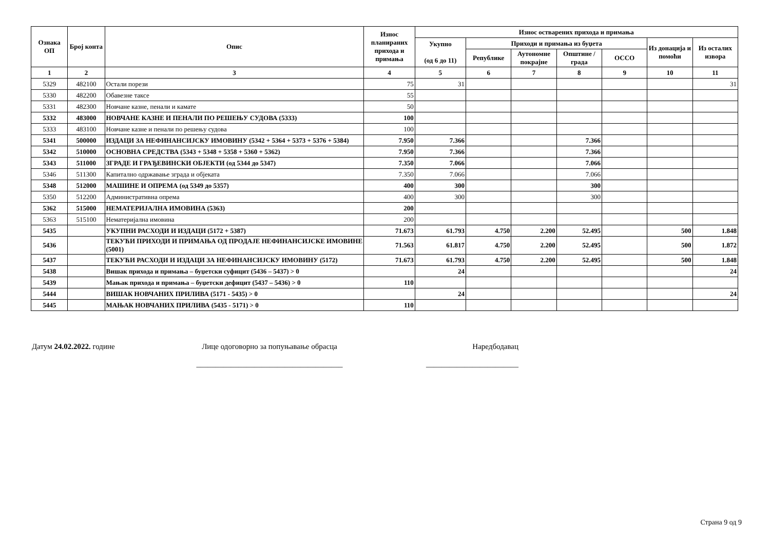| Ознака ОП | Број конта | Опис | Износ планираних прихода и примања | Износ остварених прихода и примања | | | | | | |
| --- | --- | --- | --- | --- | --- | --- | --- | --- | --- | --- |
| | | | | Укупно (од 6 до 11) | Приходи и примања из буџета | | | | Из донација и помоћи | Из осталих извора |
| | | | | | Републике | Аутономне покрајне | Општине / града | ОССО | | |
| 1 | 2 | 3 | 4 | 5 | 6 | 7 | 8 | 9 | 10 | 11 |
| 5329 | 482100 | Остали порези | 75 | 31 | | | | | | 31 |
| 5330 | 482200 | Обавезне таксе | 55 | | | | | | | |
| 5331 | 482300 | Новчане казне, пенали и камате | 50 | | | | | | | |
| 5332 | 483000 | НОВЧАНЕ КАЗНЕ И ПЕНАЛИ ПО РЕШЕЊУ СУДОВА (5333) | 100 | | | | | | | |
| 5333 | 483100 | Новчане казне и пенали по решењу судова | 100 | | | | | | | |
| 5341 | 500000 | ИЗДАЦИ ЗА НЕФИНАНСИЈСКУ ИМОВИНУ (5342 + 5364 + 5373 + 5376 + 5384) | 7.950 | 7.366 | | | 7.366 | | | |
| 5342 | 510000 | ОСНОВНА СРЕДСТВА (5343 + 5348 + 5358 + 5360 + 5362) | 7.950 | 7.366 | | | 7.366 | | | |
| 5343 | 511000 | ЗГРАДЕ И ГРАЂЕВИНСКИ ОБЈЕКТИ (од 5344 до 5347) | 7.350 | 7.066 | | | 7.066 | | | |
| 5346 | 511300 | Капитално одржавање зграда и објеката | 7.350 | 7.066 | | | 7.066 | | | |
| 5348 | 512000 | МАШИНЕ И ОПРЕМА (од 5349 до 5357) | 400 | 300 | | | 300 | | | |
| 5350 | 512200 | Административна опрема | 400 | 300 | | | 300 | | | |
| 5362 | 515000 | НЕМАТЕРИЈАЛНА ИМОВИНА (5363) | 200 | | | | | | | |
| 5363 | 515100 | Нематеријална имовина | 200 | | | | | | | |
| 5435 | | УКУПНИ РАСХОДИ И ИЗДАЦИ (5172 + 5387) | 71.673 | 61.793 | 4.750 | 2.200 | 52.495 | | 500 | 1.848 |
| 5436 | | ТЕКУЋИ ПРИХОДИ И ПРИМАЊА ОД ПРОДАЈЕ НЕФИНАНСИЈСКЕ ИМОВИНЕ (5001) | 71.563 | 61.817 | 4.750 | 2.200 | 52.495 | | 500 | 1.872 |
| 5437 | | ТЕКУЋИ РАСХОДИ И ИЗДАЦИ ЗА НЕФИНАНСИЈСКУ ИМОВИНУ (5172) | 71.673 | 61.793 | 4.750 | 2.200 | 52.495 | | 500 | 1.848 |
| 5438 | | Вишак прихода и примања – буџетски суфицит (5436 – 5437) > 0 | | 24 | | | | | | 24 |
| 5439 | | Мањак прихода и примања – буџетски дефицит (5437 – 5436) > 0 | 110 | | | | | | | |
| 5444 | | ВИШАК НОВЧАНИХ ПРИЛИВА (5171 - 5435) > 0 | | 24 | | | | | | 24 |
| 5445 | | МАЊАК НОВЧАНИХ ПРИЛИВА (5435 - 5171) > 0 | 110 | | | | | | | |
Датум 24.02.2022. године Лице одоговорно за попуњавање обрасца
______________________________________
Наредбодавац
________________________
Страна 9 од 9